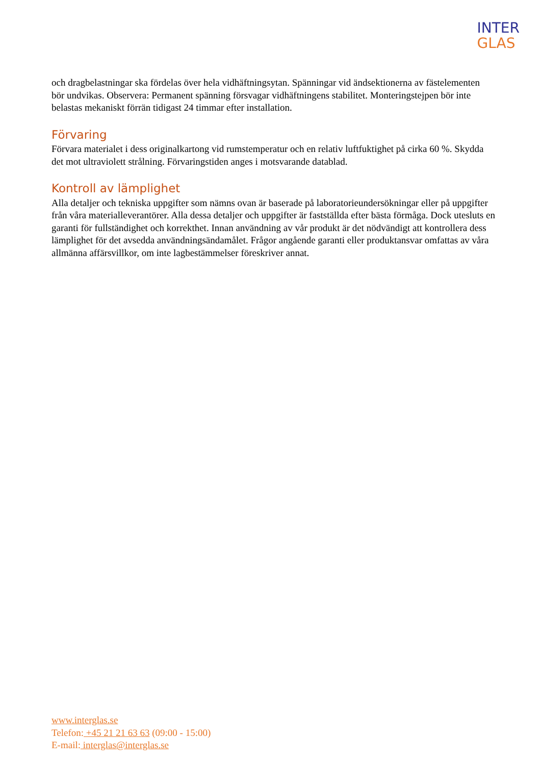INTER
GLAS
och dragbelastningar ska fördelas över hela vidhäftningsytan. Spänningar vid ändsektionerna av fästelementen bör undvikas. Observera: Permanent spänning försvagar vidhäftningens stabilitet. Monteringstejpen bör inte belastas mekaniskt förrän tidigast 24 timmar efter installation.
Förvaring
Förvara materialet i dess originalkartong vid rumstemperatur och en relativ luftfuktighet på cirka 60 %. Skydda det mot ultraviolett strålning. Förvaringstiden anges i motsvarande datablad.
Kontroll av lämplighet
Alla detaljer och tekniska uppgifter som nämns ovan är baserade på laboratorieundersökningar eller på uppgifter från våra materialleverantörer. Alla dessa detaljer och uppgifter är fastställda efter bästa förmåga. Dock utesluts en garanti för fullständighet och korrekthet. Innan användning av vår produkt är det nödvändigt att kontrollera dess lämplighet för det avsedda användningsändamålet. Frågor angående garanti eller produktansvar omfattas av våra allmänna affärsvillkor, om inte lagbestämmelser föreskriver annat.
www.interglas.se
Telefon: +45 21 21 63 63 (09:00 - 15:00)
E-mail: interglas@interglas.se